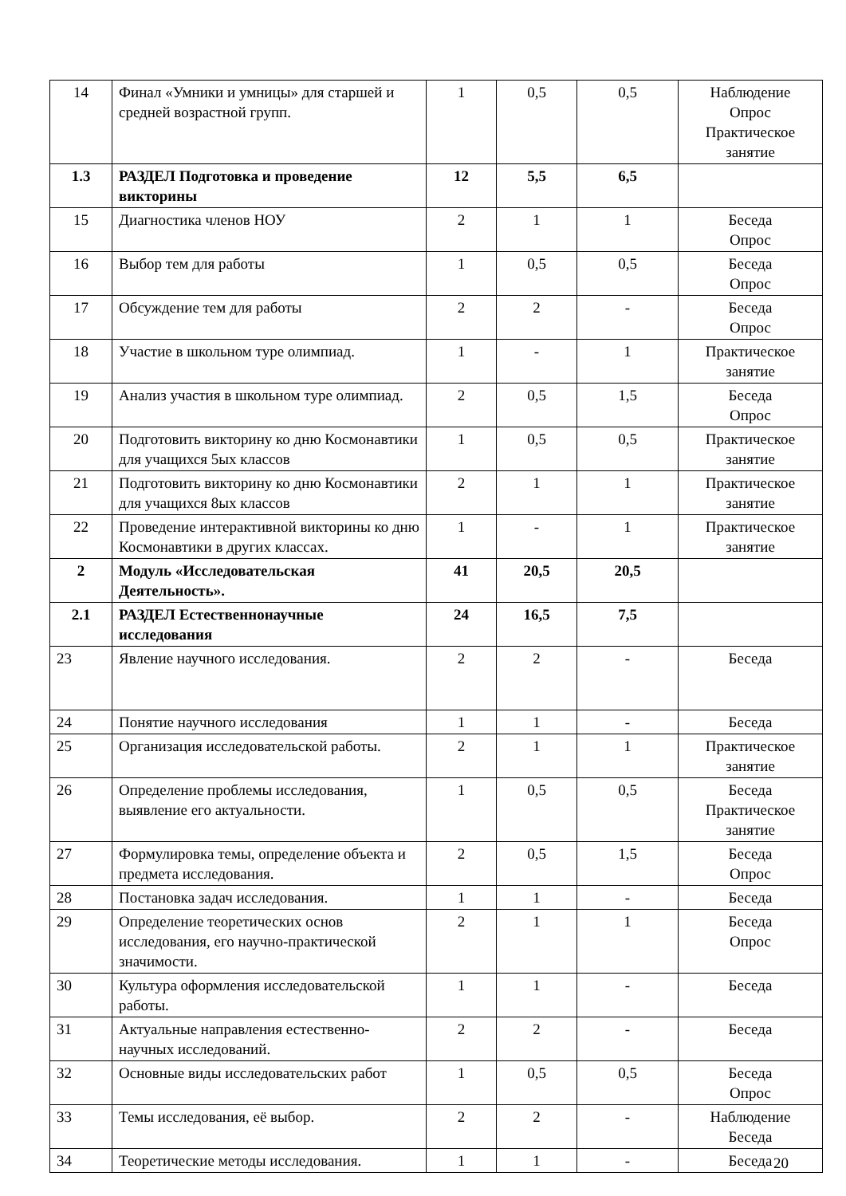| 14 | Финал «Умники и умницы» для старшей и средней возрастной групп. | 1 | 0,5 | 0,5 | Наблюдение Опрос Практическое занятие |
| 1.3 | РАЗДЕЛ Подготовка и проведение викторины | 12 | 5,5 | 6,5 | |
| 15 | Диагностика членов НОУ | 2 | 1 | 1 | Беседа Опрос |
| 16 | Выбор тем для работы | 1 | 0,5 | 0,5 | Беседа Опрос |
| 17 | Обсуждение тем для работы | 2 | 2 | - | Беседа Опрос |
| 18 | Участие в школьном туре олимпиад. | 1 | - | 1 | Практическое занятие |
| 19 | Анализ участия в школьном туре олимпиад. | 2 | 0,5 | 1,5 | Беседа Опрос |
| 20 | Подготовить викторину ко дню Космонавтики для учащихся 5ых классов | 1 | 0,5 | 0,5 | Практическое занятие |
| 21 | Подготовить викторину ко дню Космонавтики для учащихся 8ых классов | 2 | 1 | 1 | Практическое занятие |
| 22 | Проведение интерактивной викторины ко дню Космонавтики в других классах. | 1 | - | 1 | Практическое занятие |
| 2 | Модуль «Исследовательская Деятельность». | 41 | 20,5 | 20,5 | |
| 2.1 | РАЗДЕЛ Естественнонаучные исследования | 24 | 16,5 | 7,5 | |
| 23 | Явление научного исследования. | 2 | 2 | - | Беседа |
| 24 | Понятие научного исследования | 1 | 1 | - | Беседа |
| 25 | Организация исследовательской работы. | 2 | 1 | 1 | Практическое занятие |
| 26 | Определение проблемы исследования, выявление его актуальности. | 1 | 0,5 | 0,5 | Беседа Практическое занятие |
| 27 | Формулировка темы, определение объекта и предмета исследования. | 2 | 0,5 | 1,5 | Беседа Опрос |
| 28 | Постановка задач исследования. | 1 | 1 | - | Беседа |
| 29 | Определение теоретических основ исследования, его научно-практической значимости. | 2 | 1 | 1 | Беседа Опрос |
| 30 | Культура оформления исследовательской работы. | 1 | 1 | - | Беседа |
| 31 | Актуальные направления естественно-научных исследований. | 2 | 2 | - | Беседа |
| 32 | Основные виды исследовательских работ | 1 | 0,5 | 0,5 | Беседа Опрос |
| 33 | Темы исследования, её выбор. | 2 | 2 | - | Наблюдение Беседа |
| 34 | Теоретические методы исследования. | 1 | 1 | - | Беседа |
20